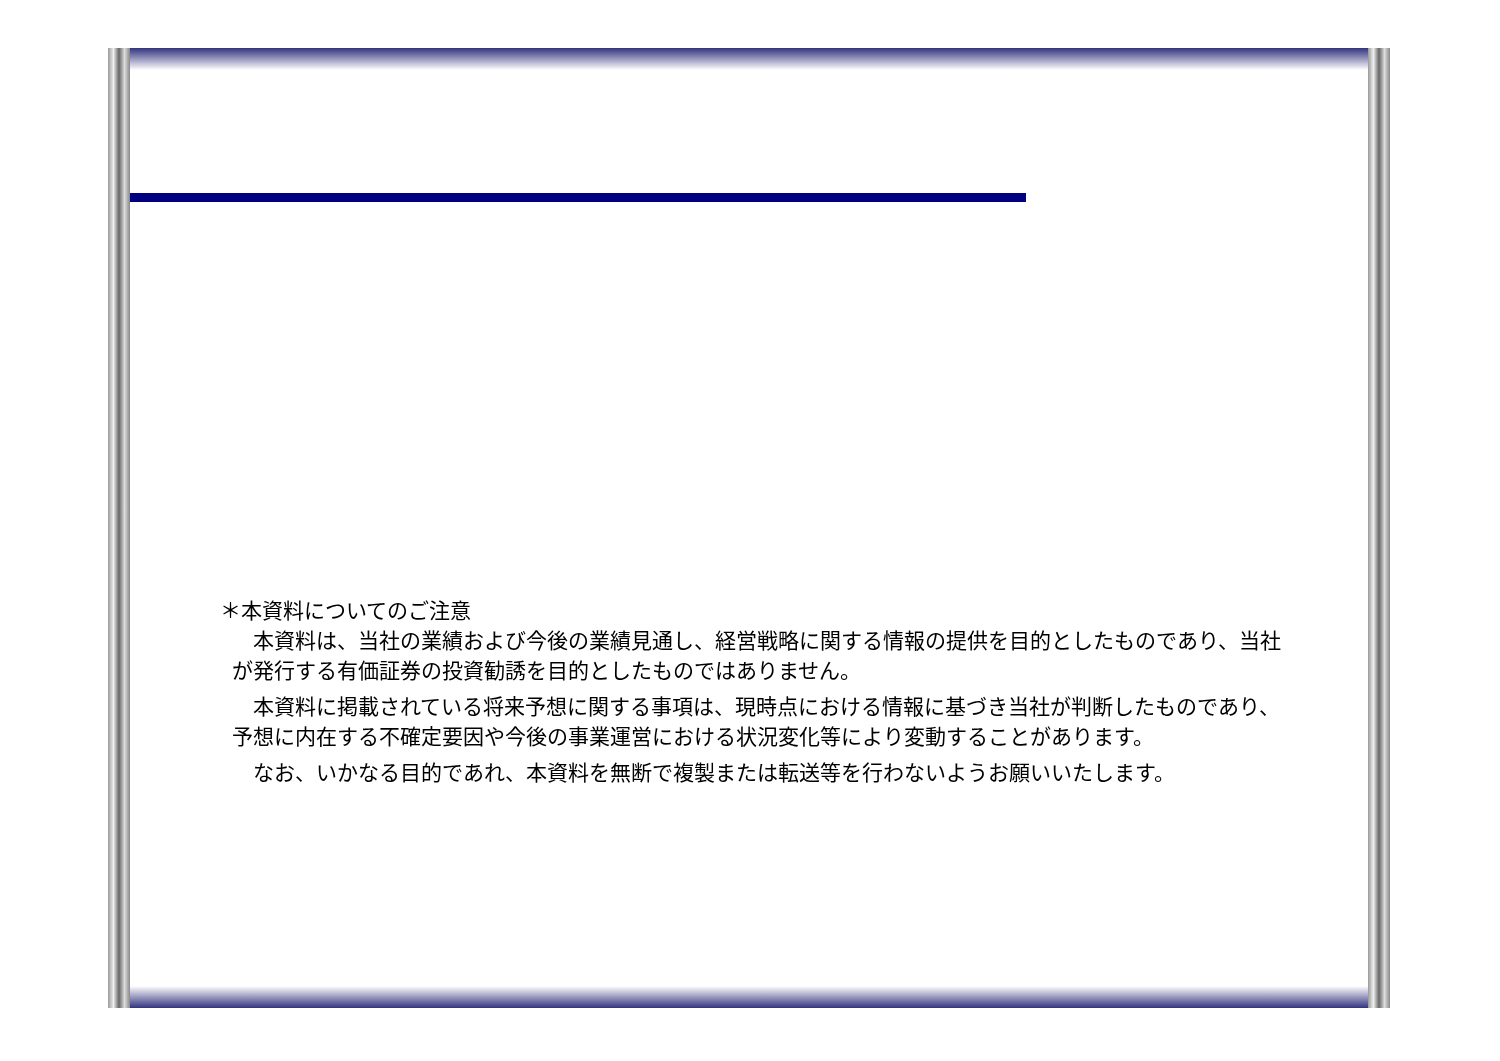＊本資料についてのご注意
　本資料は、当社の業績および今後の業績見通し、経営戦略に関する情報の提供を目的としたものであり、当社が発行する有価証券の投資勧誘を目的としたものではありません。
　本資料に掲載されている将来予想に関する事項は、現時点における情報に基づき当社が判断したものであり、予想に内在する不確定要因や今後の事業運営における状況変化等により変動することがあります。
　なお、いかなる目的であれ、本資料を無断で複製または転送等を行わないようお願いいたします。